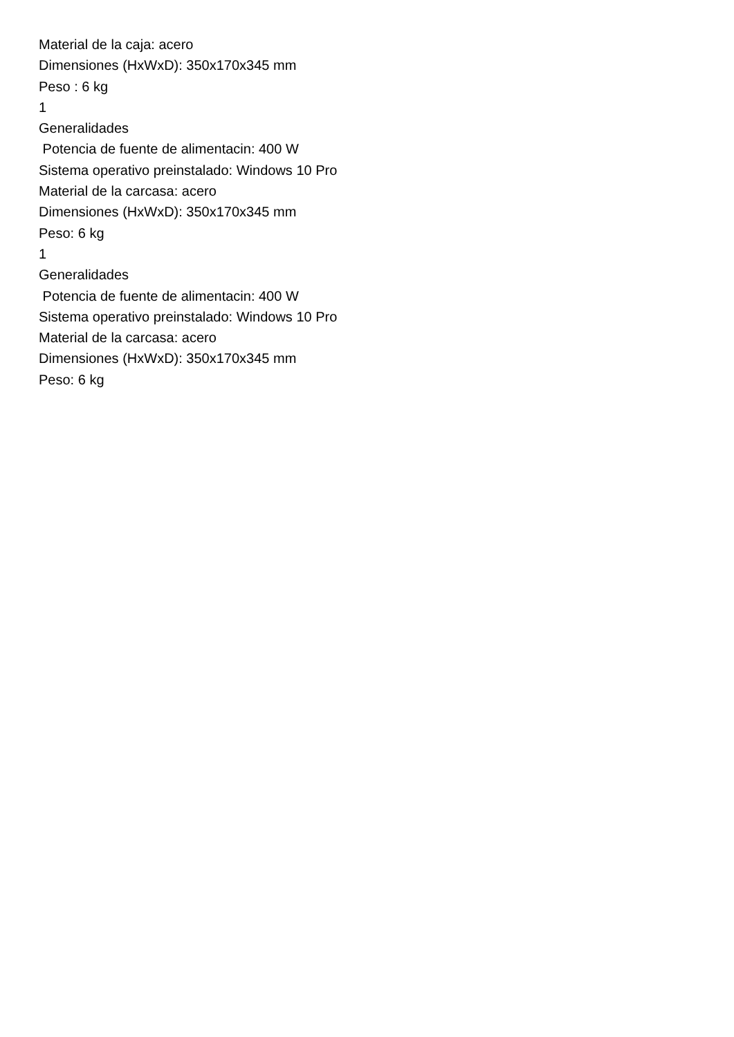Material de la caja: acero
Dimensiones (HxWxD): 350x170x345 mm
Peso : 6 kg
1
Generalidades
Potencia de fuente de alimentacin: 400 W
Sistema operativo preinstalado: Windows 10 Pro
Material de la carcasa: acero
Dimensiones (HxWxD): 350x170x345 mm
Peso: 6 kg
1
Generalidades
Potencia de fuente de alimentacin: 400 W
Sistema operativo preinstalado: Windows 10 Pro
Material de la carcasa: acero
Dimensiones (HxWxD): 350x170x345 mm
Peso: 6 kg